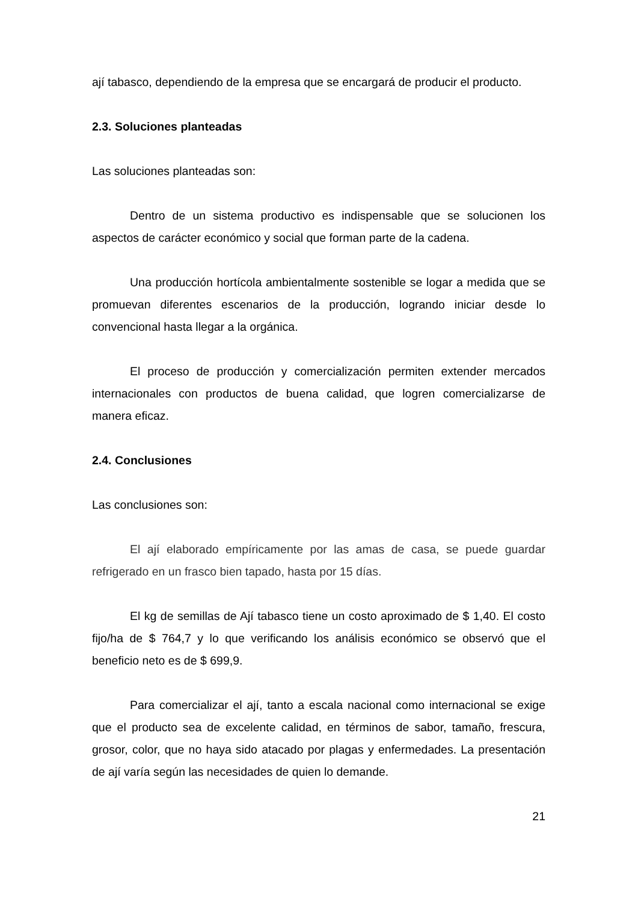ají tabasco, dependiendo de la empresa que se encargará de producir el producto.
2.3. Soluciones planteadas
Las soluciones planteadas son:
Dentro de un sistema productivo es indispensable que se solucionen los aspectos de carácter económico y social que forman parte de la cadena.
Una producción hortícola ambientalmente sostenible se logar a medida que se promuevan diferentes escenarios de la producción, logrando iniciar desde lo convencional hasta llegar a la orgánica.
El proceso de producción y comercialización permiten extender mercados internacionales con productos de buena calidad, que logren comercializarse de manera eficaz.
2.4. Conclusiones
Las conclusiones son:
El ají elaborado empíricamente por las amas de casa, se puede guardar refrigerado en un frasco bien tapado, hasta por 15 días.
El kg de semillas de Ají tabasco tiene un costo aproximado de $ 1,40. El costo fijo/ha de $ 764,7 y lo que verificando los análisis económico se observó que el beneficio neto es de $ 699,9.
Para comercializar el ají, tanto a escala nacional como internacional se exige que el producto sea de excelente calidad, en términos de sabor, tamaño, frescura, grosor, color, que no haya sido atacado por plagas y enfermedades. La presentación de ají varía según las necesidades de quien lo demande.
21